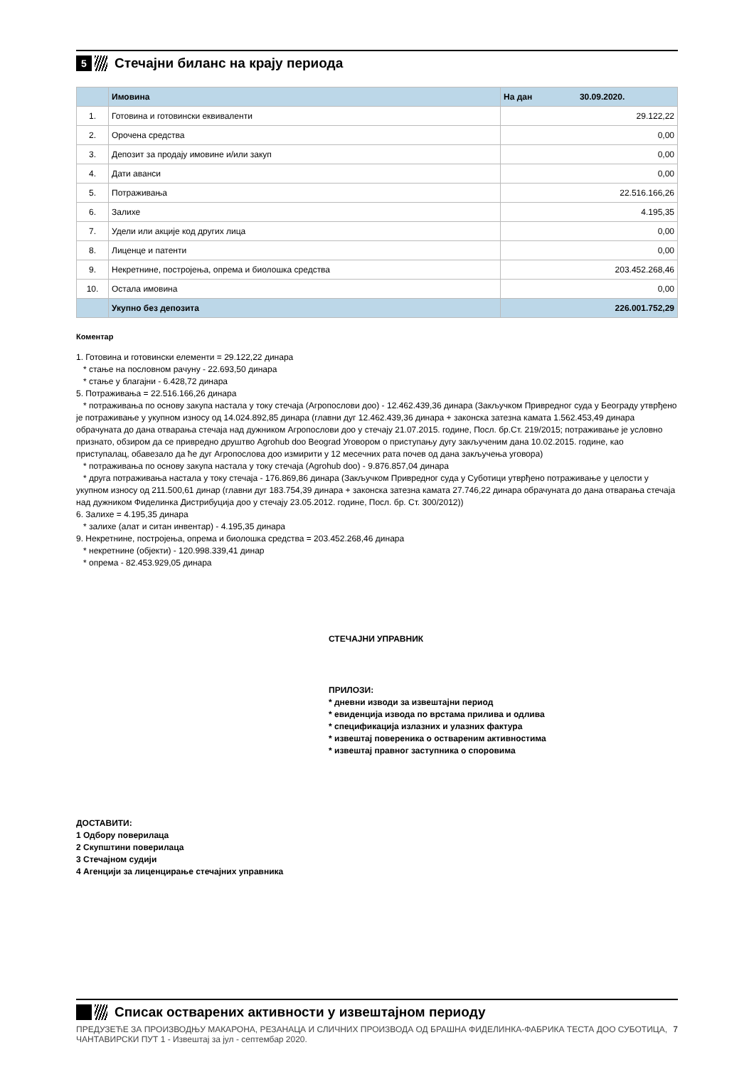5
Стечајни биланс на крају периода
| | Имовина | На дан 30.09.2020. |
| --- | --- | --- |
| 1. | Готовина и готовински еквиваленти | 29.122,22 |
| 2. | Орочена средства | 0,00 |
| 3. | Депозит за продају имовине и/или закуп | 0,00 |
| 4. | Дати аванси | 0,00 |
| 5. | Потраживања | 22.516.166,26 |
| 6. | Залихе | 4.195,35 |
| 7. | Удели или акције код других лица | 0,00 |
| 8. | Лиценце и патенти | 0,00 |
| 9. | Некретнине, постројења, опрема и биолошка средства | 203.452.268,46 |
| 10. | Остала имовина | 0,00 |
| | Укупно без депозита | 226.001.752,29 |
Коментар
1. Готовина и готовински елементи = 29.122,22 динара
* стање на пословном рачуну - 22.693,50 динара
* стање у благајни - 6.428,72 динара
5. Потраживања = 22.516.166,26 динара
* потраживања по основу закупа настала у току стечаја (Агропослови доо) - 12.462.439,36 динара (Закључком Привредног суда у Београду утврђено је потраживање у укупном износу од 14.024.892,85 динара (главни дуг 12.462.439,36 динара + законска затезна камата 1.562.453,49 динара обрачуната до дана отварања стечаја над дужником Агропослови доо у стечају 21.07.2015. године, Посл. бр.Ст. 219/2015; потраживање је условно признато, обзиром да се привредно друштво Agrohub doo Beograd Уговором о приступању дугу закљученим дана 10.02.2015. године, као приступалац, обавезало да ће дуг Агропослова доо измирити у 12 месечних рата почев од дана закључења уговора)
* потраживања по основу закупа настала у току стечаја (Agrohub doo) - 9.876.857,04 динара
* друга потраживања настала у току стечаја - 176.869,86 динара (Закључком Привредног суда у Суботици утврђено потраживање у целости у укупном износу од 211.500,61 динар (главни дуг 183.754,39 динара + законска затезна камата 27.746,22 динара обрачуната до дана отварања стечаја над дужником Фиделинка Дистрибуција доо у стечају 23.05.2012. године, Посл. бр. Ст. 300/2012))
6. Залихе = 4.195,35 динара
* залихе (алат и ситан инвентар) - 4.195,35 динара
9. Некретнине, постројења, опрема и биолошка средства = 203.452.268,46 динара
* некретнине (објекти) - 120.998.339,41 динар
* опрема - 82.453.929,05 динара
СТЕЧАЈНИ УПРАВНИК
ПРИЛОЗИ:
* дневни изводи за извештајни период
* евиденција извода по врстама прилива и одлива
* спецификација излазних и улазних фактура
* извештај повереника о оствареним активностима
* извештај правног заступника о споровима
ДОСТАВИТИ:
1 Одбору поверилаца
2 Скупштини поверилаца
3 Стечајном судији
4 Агенцији за лиценцирање стечајних управника
Списак остварених активности у извештајном периоду
ПРЕДУЗЕЋЕ ЗА ПРОИЗВОДЊУ МАКАРОНА, РЕЗАНАЦА И СЛИЧНИХ ПРОИЗВОДА ОД БРАШНА ФИДЕЛИНКА-ФАБРИКА ТЕСТА ДОО СУБОТИЦА, ЧАНТАВИРСКИ ПУТ 1 - Извештај за јул - септембар 2020.
7